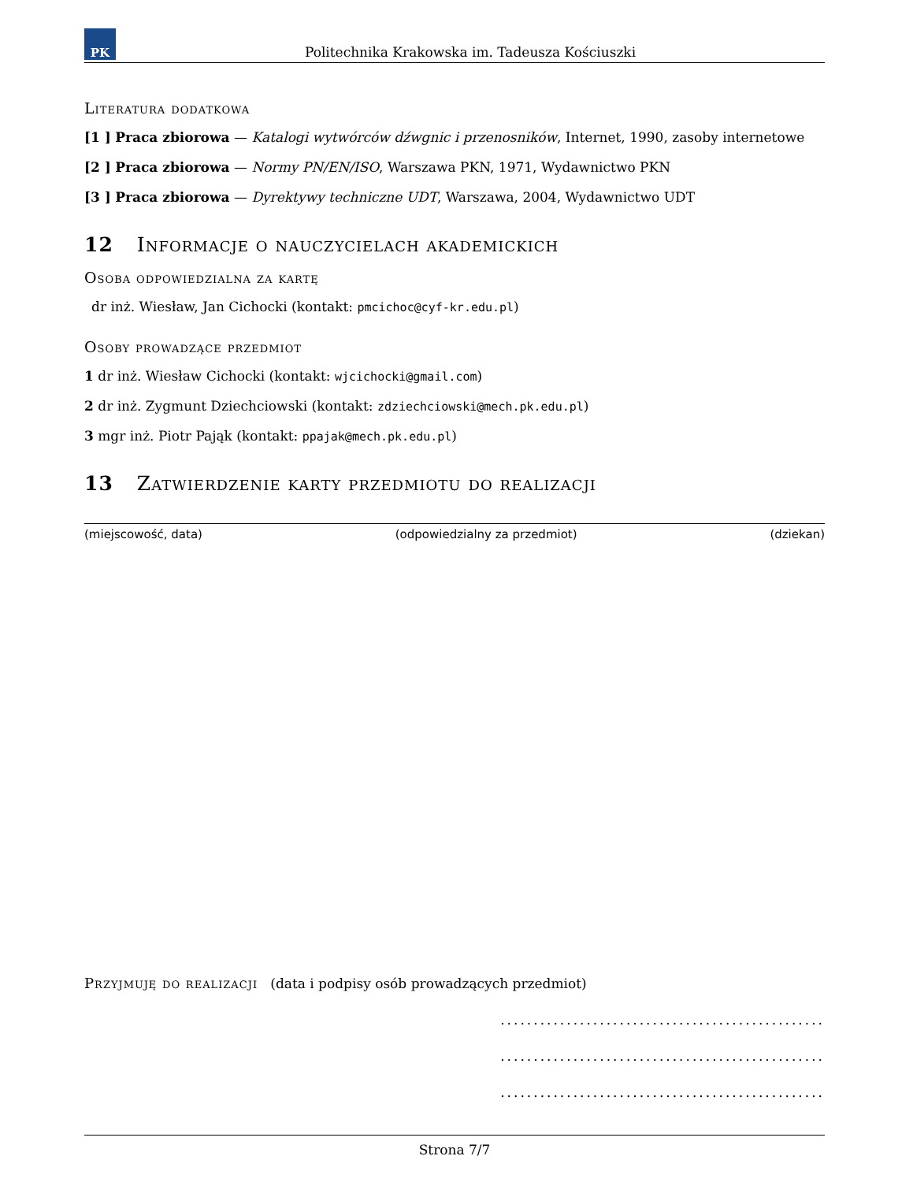PK
Politechnika Krakowska im. Tadeusza Kościuszki
Literatura dodatkowa
[1 ] Praca zbiorowa — Katalogi wytwórców dźwgnic i przenosników, Internet, 1990, zasoby internetowe
[2 ] Praca zbiorowa — Normy PN/EN/ISO, Warszawa PKN, 1971, Wydawnictwo PKN
[3 ] Praca zbiorowa — Dyrektywy techniczne UDT, Warszawa, 2004, Wydawnictwo UDT
12 Informacje o nauczycielach akademickich
Osoba odpowiedzialna za kartę
dr inż. Wiesław, Jan Cichocki (kontakt: pmcichoc@cyf-kr.edu.pl)
Osoby prowadzące przedmiot
1 dr inż. Wiesław Cichocki (kontakt: wjcichocki@gmail.com)
2 dr inż. Zygmunt Dziechciowski (kontakt: zdziechciowski@mech.pk.edu.pl)
3 mgr inż. Piotr Pająk (kontakt: ppajak@mech.pk.edu.pl)
13 Zatwierdzenie karty przedmiotu do realizacji
(miejscowość, data) (odpowiedzialny za przedmiot) (dziekan)
Przyjmuję do realizacji (data i podpisy osób prowadzących przedmiot)
.................................................
.................................................
.................................................
Strona 7/7